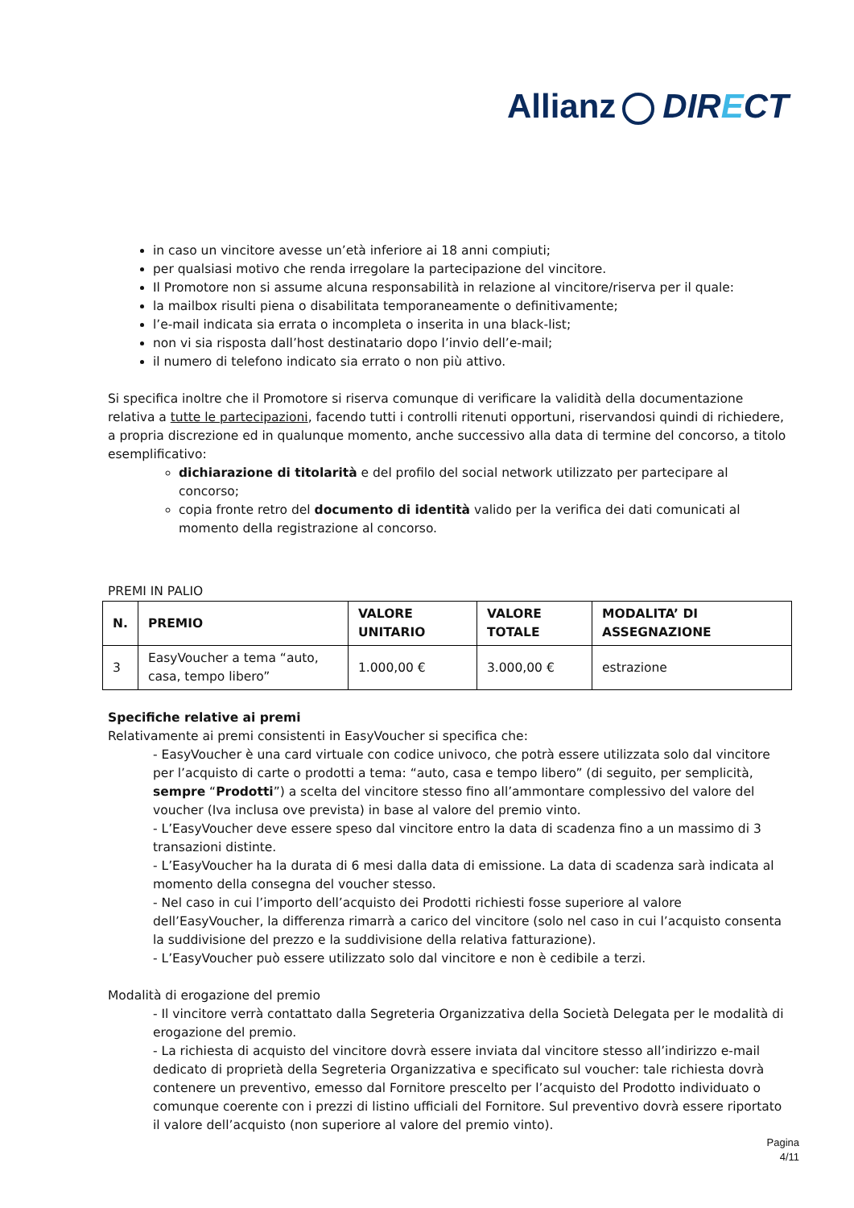Allianz DIRECT
in caso un vincitore avesse un’età inferiore ai 18 anni compiuti;
per qualsiasi motivo che renda irregolare la partecipazione del vincitore.
Il Promotore non si assume alcuna responsabilità in relazione al vincitore/riserva per il quale:
la mailbox risulti piena o disabilitata temporaneamente o definitivamente;
l’e-mail indicata sia errata o incompleta o inserita in una black-list;
non vi sia risposta dall’host destinatario dopo l’invio dell’e-mail;
il numero di telefono indicato sia errato o non più attivo.
Si specifica inoltre che il Promotore si riserva comunque di verificare la validità della documentazione relativa a tutte le partecipazioni, facendo tutti i controlli ritenuti opportuni, riservandosi quindi di richiedere, a propria discrezione ed in qualunque momento, anche successivo alla data di termine del concorso, a titolo esemplificativo:
dichiarazione di titolarità e del profilo del social network utilizzato per partecipare al concorso;
copia fronte retro del documento di identità valido per la verifica dei dati comunicati al momento della registrazione al concorso.
PREMI IN PALIO
| N. | PREMIO | VALORE UNITARIO | VALORE TOTALE | MODALITA’ DI ASSEGNAZIONE |
| --- | --- | --- | --- | --- |
| 3 | EasyVoucher a tema “auto, casa, tempo libero” | 1.000,00 € | 3.000,00 € | estrazione |
Specifiche relative ai premi
Relativamente ai premi consistenti in EasyVoucher si specifica che:
- EasyVoucher è una card virtuale con codice univoco, che potrà essere utilizzata solo dal vincitore per l’acquisto di carte o prodotti a tema: “auto, casa e tempo libero” (di seguito, per semplicità, sempre “Prodotti”) a scelta del vincitore stesso fino all’ammontare complessivo del valore del voucher (Iva inclusa ove prevista) in base al valore del premio vinto.
- L’EasyVoucher deve essere speso dal vincitore entro la data di scadenza fino a un massimo di 3 transazioni distinte.
- L’EasyVoucher ha la durata di 6 mesi dalla data di emissione. La data di scadenza sarà indicata al momento della consegna del voucher stesso.
- Nel caso in cui l’importo dell’acquisto dei Prodotti richiesti fosse superiore al valore dell’EasyVoucher, la differenza rimarrà a carico del vincitore (solo nel caso in cui l’acquisto consenta la suddivisione del prezzo e la suddivisione della relativa fatturazione).
- L’EasyVoucher può essere utilizzato solo dal vincitore e non è cedibile a terzi.
Modalità di erogazione del premio
- Il vincitore verrà contattato dalla Segreteria Organizzativa della Società Delegata per le modalità di erogazione del premio.
- La richiesta di acquisto del vincitore dovrà essere inviata dal vincitore stesso all’indirizzo e-mail dedicato di proprietà della Segreteria Organizzativa e specificato sul voucher: tale richiesta dovrà contenere un preventivo, emesso dal Fornitore prescelto per l’acquisto del Prodotto individuato o comunque coerente con i prezzi di listino ufficiali del Fornitore. Sul preventivo dovrà essere riportato il valore dell’acquisto (non superiore al valore del premio vinto).
Pagina
4/11